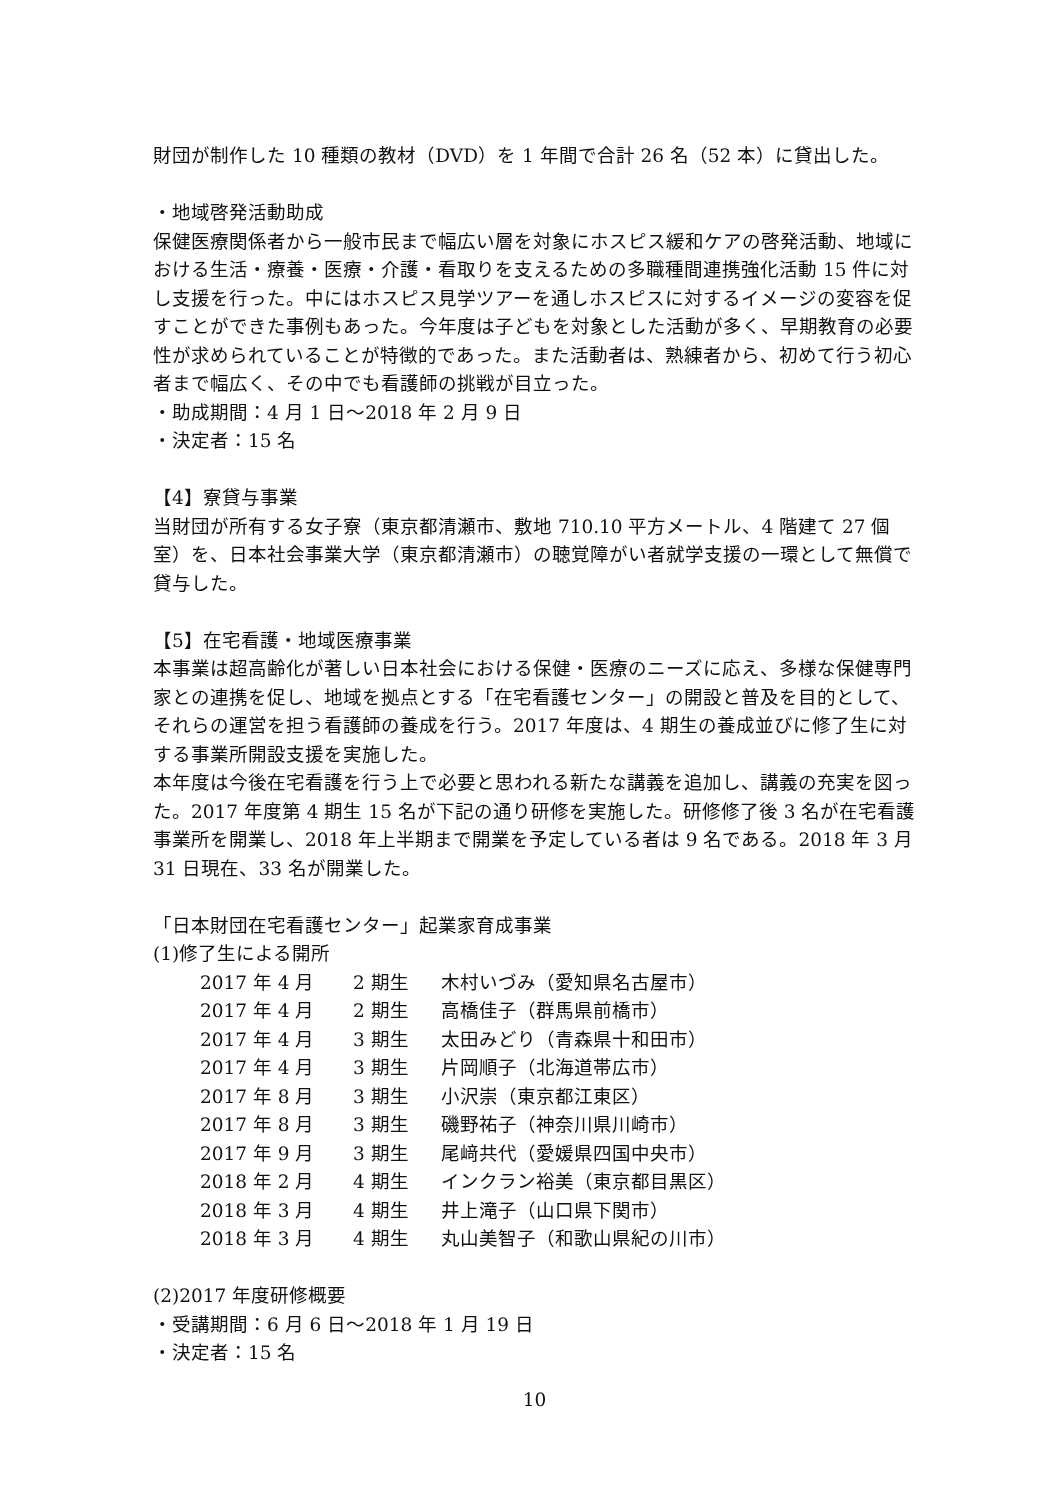財団が制作した 10 種類の教材（DVD）を 1 年間で合計 26 名（52 本）に貸出した。
・地域啓発活動助成
保健医療関係者から一般市民まで幅広い層を対象にホスピス緩和ケアの啓発活動、地域における生活・療養・医療・介護・看取りを支えるための多職種間連携強化活動 15 件に対し支援を行った。中にはホスピス見学ツアーを通しホスピスに対するイメージの変容を促すことができた事例もあった。今年度は子どもを対象とした活動が多く、早期教育の必要性が求められていることが特徴的であった。また活動者は、熟練者から、初めて行う初心者まで幅広く、その中でも看護師の挑戦が目立った。
・助成期間：4 月 1 日～2018 年 2 月 9 日
・決定者：15 名
【4】寮貸与事業
当財団が所有する女子寮（東京都清瀬市、敷地 710.10 平方メートル、4 階建て 27 個室）を、日本社会事業大学（東京都清瀬市）の聴覚障がい者就学支援の一環として無償で貸与した。
【5】在宅看護・地域医療事業
本事業は超高齢化が著しい日本社会における保健・医療のニーズに応え、多様な保健専門家との連携を促し、地域を拠点とする「在宅看護センター」の開設と普及を目的として、それらの運営を担う看護師の養成を行う。2017 年度は、4 期生の養成並びに修了生に対する事業所開設支援を実施した。
本年度は今後在宅看護を行う上で必要と思われる新たな講義を追加し、講義の充実を図った。2017 年度第 4 期生 15 名が下記の通り研修を実施した。研修修了後 3 名が在宅看護事業所を開業し、2018 年上半期まで開業を予定している者は 9 名である。2018 年 3 月 31 日現在、33 名が開業した。
「日本財団在宅看護センター」起業家育成事業
(1)修了生による開所
| 2017 年 4 月 | 2 期生 | 木村いづみ（愛知県名古屋市） |
| 2017 年 4 月 | 2 期生 | 高橋佳子（群馬県前橋市） |
| 2017 年 4 月 | 3 期生 | 太田みどり（青森県十和田市） |
| 2017 年 4 月 | 3 期生 | 片岡順子（北海道帯広市） |
| 2017 年 8 月 | 3 期生 | 小沢崇（東京都江東区） |
| 2017 年 8 月 | 3 期生 | 磯野祐子（神奈川県川崎市） |
| 2017 年 9 月 | 3 期生 | 尾﨑共代（愛媛県四国中央市） |
| 2018 年 2 月 | 4 期生 | インクラン裕美（東京都目黒区） |
| 2018 年 3 月 | 4 期生 | 井上滝子（山口県下関市） |
| 2018 年 3 月 | 4 期生 | 丸山美智子（和歌山県紀の川市） |
(2)2017 年度研修概要
・受講期間：6 月 6 日～2018 年 1 月 19 日
・決定者：15 名
10